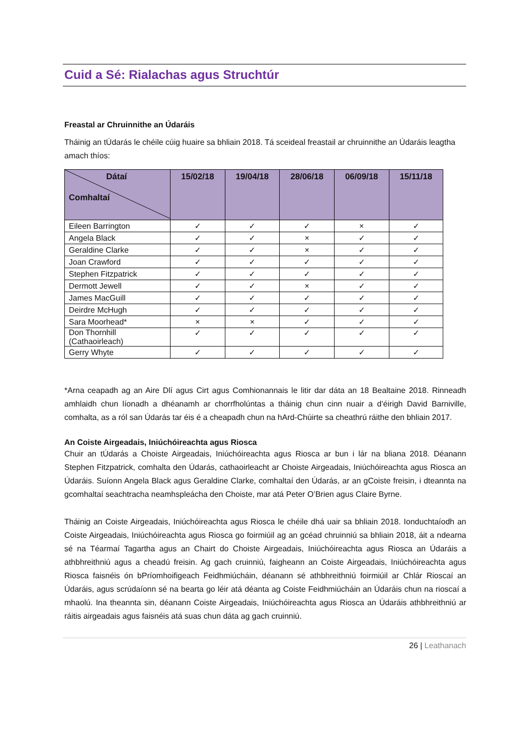Cuid a Sé: Rialachas agus Struchtúr
Freastal ar Chruinnithe an Údaráis
Tháinig an tÚdarás le chéile cúig huaire sa bhliain 2018. Tá sceideal freastail ar chruinnithe an Údaráis leagtha amach thíos:
| Dátaí Comhaltaí | 15/02/18 | 19/04/18 | 28/06/18 | 06/09/18 | 15/11/18 |
| --- | --- | --- | --- | --- | --- |
| Eileen Barrington | ✓ | ✓ | ✓ | × | ✓ |
| Angela Black | ✓ | ✓ | × | ✓ | ✓ |
| Geraldine Clarke | ✓ | ✓ | × | ✓ | ✓ |
| Joan Crawford | ✓ | ✓ | ✓ | ✓ | ✓ |
| Stephen Fitzpatrick | ✓ | ✓ | ✓ | ✓ | ✓ |
| Dermott Jewell | ✓ | ✓ | × | ✓ | ✓ |
| James MacGuill | ✓ | ✓ | ✓ | ✓ | ✓ |
| Deirdre McHugh | ✓ | ✓ | ✓ | ✓ | ✓ |
| Sara Moorhead* | × | × | ✓ | ✓ | ✓ |
| Don Thornhill (Cathaoirleach) | ✓ | ✓ | ✓ | ✓ | ✓ |
| Gerry Whyte | ✓ | ✓ | ✓ | ✓ | ✓ |
*Arna ceapadh ag an Aire Dlí agus Cirt agus Comhionannais le litir dar dáta an 18 Bealtaine 2018. Rinneadh amhlaidh chun líonadh a dhéanamh ar chorrfholúntas a tháinig chun cinn nuair a d’éirigh David Barniville, comhalta, as a ról san Údarás tar éis é a cheapadh chun na hArd-Chúirte sa cheathrú ráithe den bhliain 2017.
An Coiste Airgeadais, Iniúchóireachta agus Riosca
Chuir an tÚdarás a Choiste Airgeadais, Iniúchóireachta agus Riosca ar bun i lár na bliana 2018. Déanann Stephen Fitzpatrick, comhalta den Údarás, cathaoirleacht ar Choiste Airgeadais, Iniúchóireachta agus Riosca an Údaráis. Suíonn Angela Black agus Geraldine Clarke, comhaltaí den Údarás, ar an gCoiste freisin, i dteannta na gcomhaltaí seachtracha neamhspleácha den Choiste, mar atá Peter O’Brien agus Claire Byrne.
Tháinig an Coiste Airgeadais, Iniúchóireachta agus Riosca le chéile dhá uair sa bhliain 2018. Ionduchtaíodh an Coiste Airgeadais, Iniúchóireachta agus Riosca go foirmiúil ag an gcéad chruinniú sa bhliain 2018, áit a ndearna sé na Téarmaí Tagartha agus an Chairt do Choiste Airgeadais, Iniúchóireachta agus Riosca an Údaráis a athbhreithniú agus a cheadú freisin. Ag gach cruinniú, faigheann an Coiste Airgeadais, Iniúchóireachta agus Riosca faisnéis ón bPríomhoifigeach Feidhmiúcháin, déanann sé athbhreithniú foirmiúil ar Chlár Rioscaí an Údaráis, agus scrúdaíonn sé na bearta go léir atá déanta ag Coiste Feidhmiúcháin an Údaráis chun na rioscaí a mhaolú. Ina theannta sin, déanann Coiste Airgeadais, Iniúchóireachta agus Riosca an Údaráis athbhreithniú ar ráitis airgeadais agus faisnéis atá suas chun dáta ag gach cruinniú.
26 | Leathanach